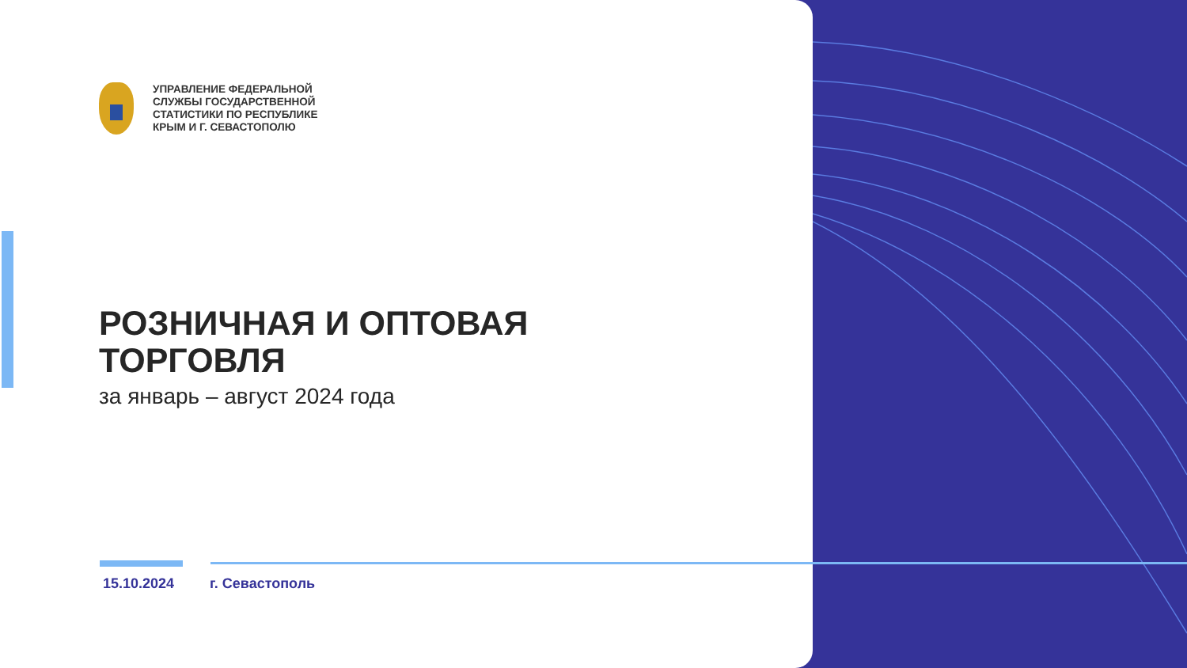УПРАВЛЕНИЕ ФЕДЕРАЛЬНОЙ
СЛУЖБЫ ГОСУДАРСТВЕННОЙ
СТАТИСТИКИ ПО РЕСПУБЛИКЕ
КРЫМ И Г. СЕВАСТОПОЛЮ
РОЗНИЧНАЯ И ОПТОВАЯ
ТОРГОВЛЯ
за январь – август 2024 года
15.10.2024 г. Севастополь